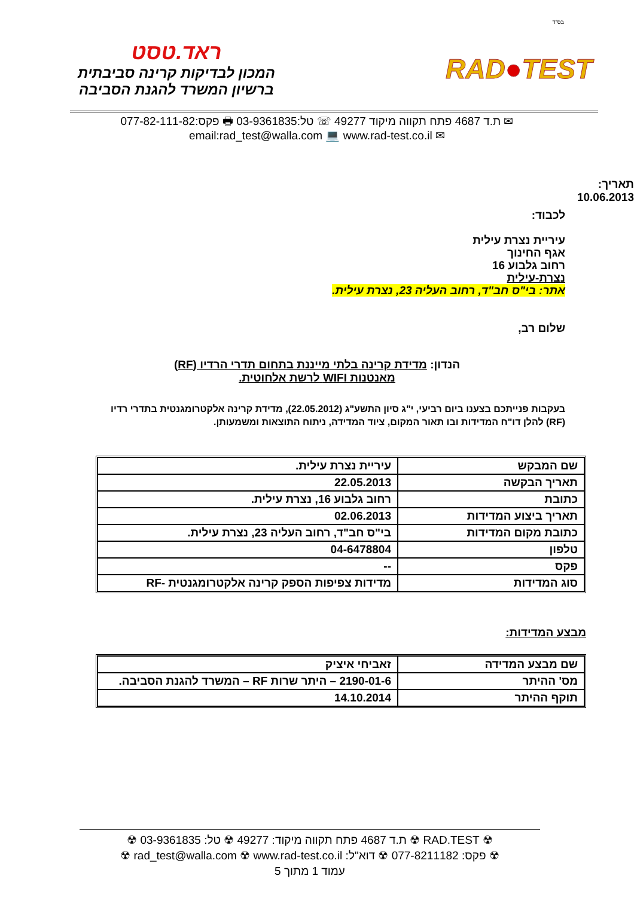בס"ד
RAD●TEST
ראד.טסט
המכון לבדיקות קרינה סביבתית
ברשיון המשרד להגנת הסביבה
✉ ת.ד 4687 פתח תקווה מיקוד 49277 ☏ טל:03-9361835 🖶 פקס:077-82-111-82
✉ email:rad_test@walla.com 💻 www.rad-test.co.il
תאריך:
10.06.2013
לכבוד:
עיריית נצרת עילית
אגף החינוך
רחוב גלבוע 16
נצרת-עילית
אתר: בי"ס חב"ד, רחוב העליה 23, נצרת עילית.
שלום רב,
הנדון: מדידת קרינה בלתי מייננת בתחום תדרי הרדיו (RF)
מאנטנות WIFI לרשת אלחוטית.
בעקבות פנייתכם בצענו ביום רביעי, י"ג סיון התשע"ג (22.05.2012), מדידת קרינה אלקטרומגנטית בתדרי רדיו (RF) להלן דו"ח המדידות ובו תאור המקום, ציוד המדידה, ניתוח התוצאות ומשמעותן.
| שם המבקש | עיריית נצרת עילית. |
| תאריך הבקשה | 22.05.2013 |
| כתובת | רחוב גלבוע 16, נצרת עילית. |
| תאריך ביצוע המדידות | 02.06.2013 |
| כתובת מקום המדידות | בי"ס חב"ד, רחוב העליה 23, נצרת עילית. |
| טלפון | 04-6478804 |
| פקס | -- |
| סוג המדידות | מדידות צפיפות הספק קרינה אלקטרומגנטית -RF |
מבצע המדידות:
| שם מבצע המדידה | זאביחי איציק |
| מס' ההיתר | 2190-01-6 – היתר שרות RF – המשרד להגנת הסביבה. |
| תוקף ההיתר | 14.10.2014 |
☢ RAD.TEST ☢ ת.ד 4687 פתח תקווה מיקוד: 49277 ☢ טל: 03-9361835 ☢
☢ פקס: 077-8211182 ☢ דוא"ל: rad_test@walla.com ☢ www.rad-test.co.il ☢
עמוד 1 מתוך 5